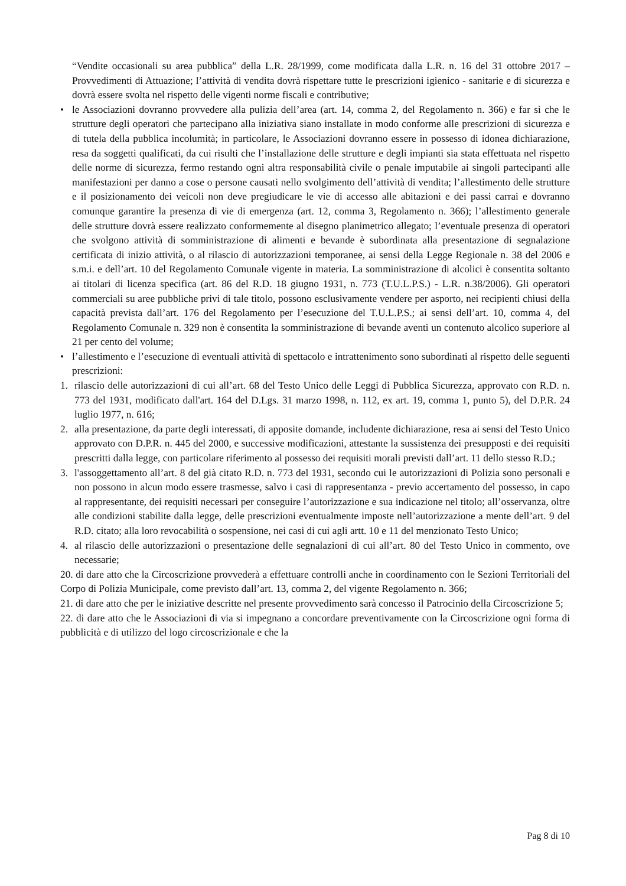“Vendite occasionali su area pubblica” della L.R. 28/1999, come modificata dalla L.R. n. 16 del 31 ottobre 2017 – Provvedimenti di Attuazione; l’attività di vendita dovrà rispettare tutte le prescrizioni igienico - sanitarie e di sicurezza e dovrà essere svolta nel rispetto delle vigenti norme fiscali e contributive;
• le Associazioni dovranno provvedere alla pulizia dell’area (art. 14, comma 2, del Regolamento n. 366) e far sì che le strutture degli operatori che partecipano alla iniziativa siano installate in modo conforme alle prescrizioni di sicurezza e di tutela della pubblica incolumità; in particolare, le Associazioni dovranno essere in possesso di idonea dichiarazione, resa da soggetti qualificati, da cui risulti che l’installazione delle strutture e degli impianti sia stata effettuata nel rispetto delle norme di sicurezza, fermo restando ogni altra responsabilità civile o penale imputabile ai singoli partecipanti alle manifestazioni per danno a cose o persone causati nello svolgimento dell’attività di vendita; l’allestimento delle strutture e il posizionamento dei veicoli non deve pregiudicare le vie di accesso alle abitazioni e dei passi carrai e dovranno comunque garantire la presenza di vie di emergenza (art. 12, comma 3, Regolamento n. 366); l’allestimento generale delle strutture dovrà essere realizzato conformemente al disegno planimetrico allegato; l’eventuale presenza di operatori che svolgono attività di somministrazione di alimenti e bevande è subordinata alla presentazione di segnalazione certificata di inizio attività, o al rilascio di autorizzazioni temporanee, ai sensi della Legge Regionale n. 38 del 2006 e s.m.i. e dell’art. 10 del Regolamento Comunale vigente in materia. La somministrazione di alcolici è consentita soltanto ai titolari di licenza specifica (art. 86 del R.D. 18 giugno 1931, n. 773 (T.U.L.P.S.) - L.R. n.38/2006). Gli operatori commerciali su aree pubbliche privi di tale titolo, possono esclusivamente vendere per asporto, nei recipienti chiusi della capacità prevista dall’art. 176 del Regolamento per l’esecuzione del T.U.L.P.S.; ai sensi dell’art. 10, comma 4, del Regolamento Comunale n. 329 non è consentita la somministrazione di bevande aventi un contenuto alcolico superiore al 21 per cento del volume;
• l’allestimento e l’esecuzione di eventuali attività di spettacolo e intrattenimento sono subordinati al rispetto delle seguenti prescrizioni:
1. rilascio delle autorizzazioni di cui all’art. 68 del Testo Unico delle Leggi di Pubblica Sicurezza, approvato con R.D. n. 773 del 1931, modificato dall'art. 164 del D.Lgs. 31 marzo 1998, n. 112, ex art. 19, comma 1, punto 5), del D.P.R. 24 luglio 1977, n. 616;
2. alla presentazione, da parte degli interessati, di apposite domande, includente dichiarazione, resa ai sensi del Testo Unico approvato con D.P.R. n. 445 del 2000, e successive modificazioni, attestante la sussistenza dei presupposti e dei requisiti prescritti dalla legge, con particolare riferimento al possesso dei requisiti morali previsti dall’art. 11 dello stesso R.D.;
3. l'assoggettamento all’art. 8 del già citato R.D. n. 773 del 1931, secondo cui le autorizzazioni di Polizia sono personali e non possono in alcun modo essere trasmesse, salvo i casi di rappresentanza - previo accertamento del possesso, in capo al rappresentante, dei requisiti necessari per conseguire l’autorizzazione e sua indicazione nel titolo; all’osservanza, oltre alle condizioni stabilite dalla legge, delle prescrizioni eventualmente imposte nell’autorizzazione a mente dell’art. 9 del R.D. citato; alla loro revocabilità o sospensione, nei casi di cui agli artt. 10 e 11 del menzionato Testo Unico;
4. al rilascio delle autorizzazioni o presentazione delle segnalazioni di cui all’art. 80 del Testo Unico in commento, ove necessarie;
20. di dare atto che la Circoscrizione provvederà a effettuare controlli anche in coordinamento con le Sezioni Territoriali del Corpo di Polizia Municipale, come previsto dall’art. 13, comma 2, del vigente Regolamento n. 366;
21. di dare atto che per le iniziative descritte nel presente provvedimento sarà concesso il Patrocinio della Circoscrizione 5;
22. di dare atto che le Associazioni di via si impegnano a concordare preventivamente con la Circoscrizione ogni forma di pubblicità e di utilizzo del logo circoscrizionale e che la
Pag 8 di 10